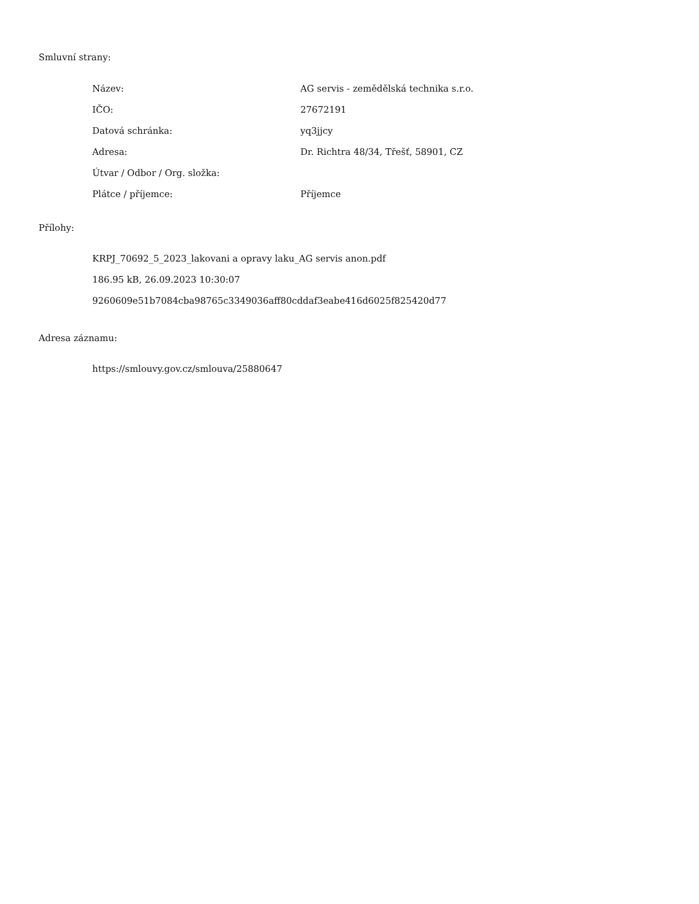Smluvní strany:
| Název: | AG servis - zemědělská technika s.r.o. |
| IČO: | 27672191 |
| Datová schránka: | yq3jjcy |
| Adresa: | Dr. Richtra 48/34, Třešť, 58901, CZ |
| Útvar / Odbor / Org. složka: | |
| Plátce / příjemce: | Příjemce |
Přílohy:
KRPJ_70692_5_2023_lakovani a opravy laku_AG servis anon.pdf
186.95 kB, 26.09.2023 10:30:07
9260609e51b7084cba98765c3349036aff80cddaf3eabe416d6025f825420d77
Adresa záznamu:
https://smlouvy.gov.cz/smlouva/25880647